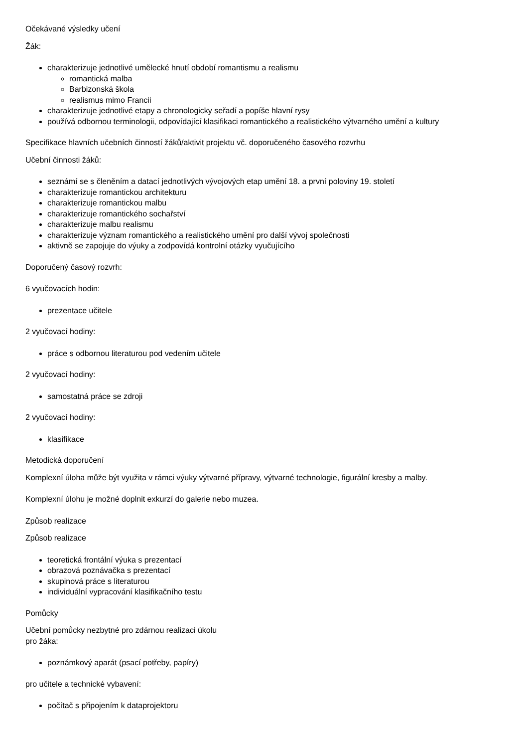Očekávané výsledky učení
Žák:
charakterizuje jednotlivé umělecké hnutí období romantismu a realismu
romantická malba
Barbizonská škola
realismus mimo Francii
charakterizuje jednotlivé etapy a chronologicky seřadí a popíše hlavní rysy
používá odbornou terminologii, odpovídající klasifikaci romantického a realistického výtvarného umění a kultury
Specifikace hlavních učebních činností žáků/aktivit projektu vč. doporučeného časového rozvrhu
Učební činnosti žáků:
seznámí se s členěním a datací jednotlivých vývojových etap umění 18. a první poloviny 19. století
charakterizuje romantickou architekturu
charakterizuje romantickou malbu
charakterizuje romantického sochařství
charakterizuje malbu realismu
charakterizuje význam romantického a realistického umění pro další vývoj společnosti
aktivně se zapojuje do výuky a zodpovídá kontrolní otázky vyučujícího
Doporučený časový rozvrh:
6 vyučovacích hodin:
prezentace učitele
2 vyučovací hodiny:
práce s odbornou literaturou pod vedením učitele
2 vyučovací hodiny:
samostatná práce se zdroji
2 vyučovací hodiny:
klasifikace
Metodická doporučení
Komplexní úloha může být využita v rámci výuky výtvarné přípravy, výtvarné technologie, figurální kresby a malby.
Komplexní úlohu je možné doplnit exkurzí do galerie nebo muzea.
Způsob realizace
Způsob realizace
teoretická frontální výuka s prezentací
obrazová poznávačka s prezentací
skupinová práce s literaturou
individuální vypracování klasifikačního testu
Pomůcky
Učební pomůcky nezbytné pro zdárnou realizaci úkolu
pro žáka:
poznámkový aparát (psací potřeby, papíry)
pro učitele a technické vybavení:
počítač s připojením k dataprojektoru